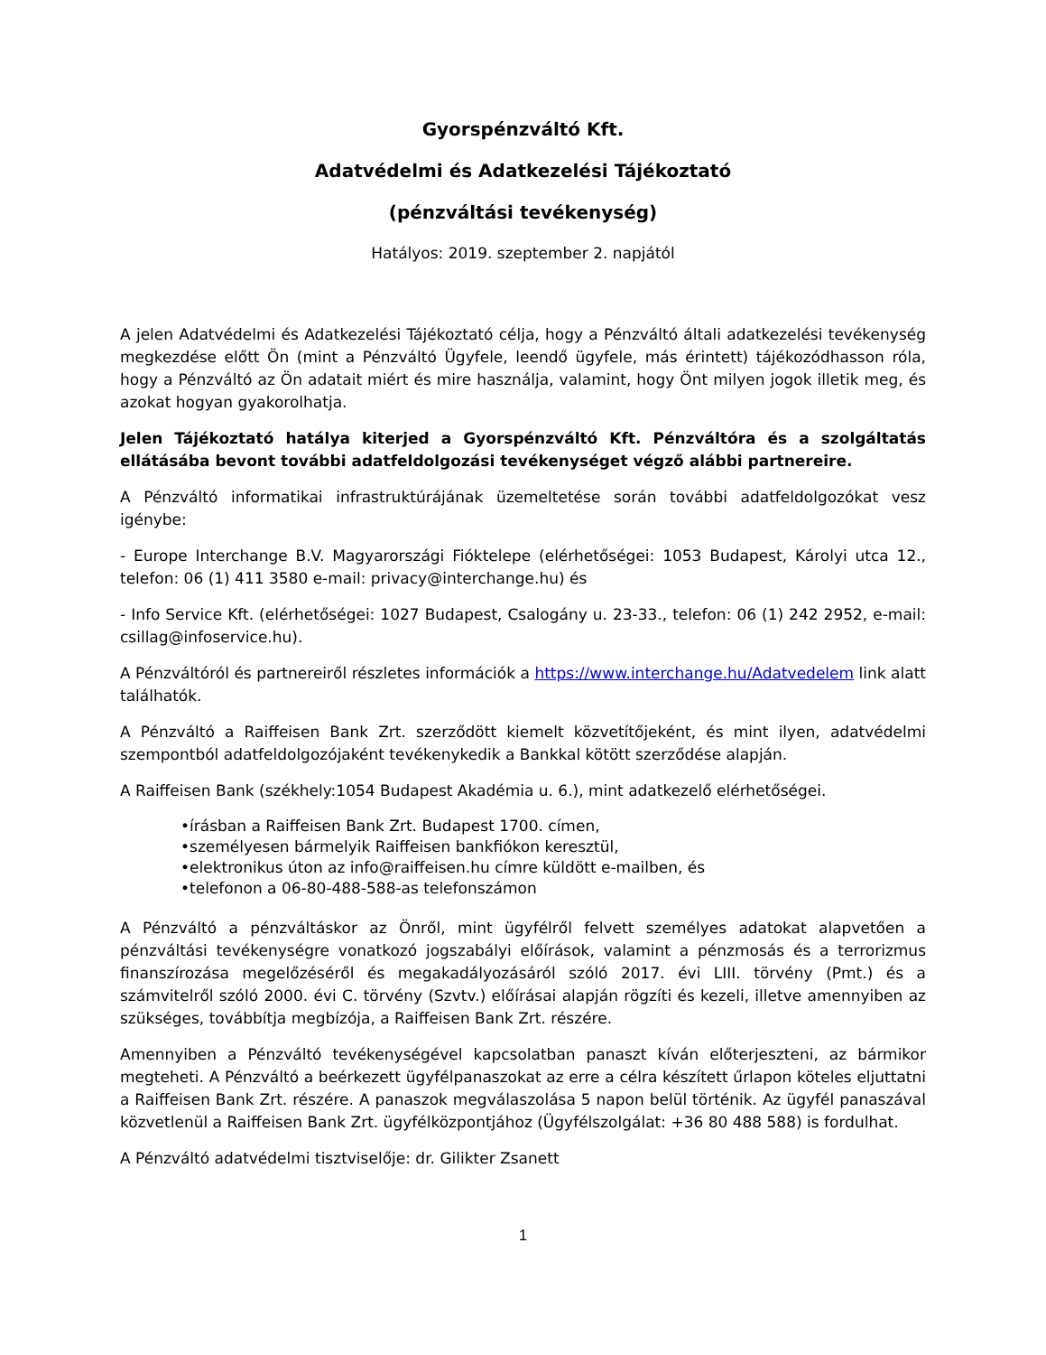Gyorspénzváltó Kft.
Adatvédelmi és Adatkezelési Tájékoztató
(pénzváltási tevékenység)
Hatályos: 2019. szeptember 2. napjától
A jelen Adatvédelmi és Adatkezelési Tájékoztató célja, hogy a Pénzváltó általi adatkezelési tevékenység megkezdése előtt Ön (mint a Pénzváltó Ügyfele, leendő ügyfele, más érintett) tájékozódhasson róla, hogy a Pénzváltó az Ön adatait miért és mire használja, valamint, hogy Önt milyen jogok illetik meg, és azokat hogyan gyakorolhatja.
Jelen Tájékoztató hatálya kiterjed a Gyorspénzváltó Kft. Pénzváltóra és a szolgáltatás ellátásába bevont további adatfeldolgozási tevékenységet végző alábbi partnereire.
A Pénzváltó informatikai infrastruktúrájának üzemeltetése során további adatfeldolgozókat vesz igénybe:
- Europe Interchange B.V. Magyarországi Fióktelepe (elérhetőségei: 1053 Budapest, Károlyi utca 12., telefon: 06 (1) 411 3580 e-mail: privacy@interchange.hu) és
- Info Service Kft. (elérhetőségei: 1027 Budapest, Csalogány u. 23-33., telefon: 06 (1) 242 2952, e-mail: csillag@infoservice.hu).
A Pénzváltóról és partnereiről részletes információk a https://www.interchange.hu/Adatvedelem link alatt találhatók.
A Pénzváltó a Raiffeisen Bank Zrt. szerződött kiemelt közvetítőjeként, és mint ilyen, adatvédelmi szempontból adatfeldolgozójaként tevékenykedik a Bankkal kötött szerződése alapján.
A Raiffeisen Bank (székhely:1054 Budapest Akadémia u. 6.), mint adatkezelő elérhetőségei.
•írásban a Raiffeisen Bank Zrt. Budapest 1700. címen,
•személyesen bármelyik Raiffeisen bankfiókon keresztül,
•elektronikus úton az info@raiffeisen.hu címre küldött e-mailben, és
•telefonon a 06-80-488-588-as telefonszámon
A Pénzváltó a pénzváltáskor az Önről, mint ügyfélről felvett személyes adatokat alapvetően a pénzváltási tevékenységre vonatkozó jogszabályi előírások, valamint a pénzmosás és a terrorizmus finanszírozása megelőzéséről és megakadályozásáról szóló 2017. évi LIII. törvény (Pmt.) és a számvitelről szóló 2000. évi C. törvény (Szvtv.) előírásai alapján rögzíti és kezeli, illetve amennyiben az szükséges, továbbítja megbízója, a Raiffeisen Bank Zrt. részére.
Amennyiben a Pénzváltó tevékenységével kapcsolatban panaszt kíván előterjeszteni, az bármikor megteheti. A Pénzváltó a beérkezett ügyfélpanaszokat az erre a célra készített űrlapon köteles eljuttatni a Raiffeisen Bank Zrt. részére. A panaszok megválaszolása 5 napon belül történik. Az ügyfél panaszával közvetlenül a Raiffeisen Bank Zrt. ügyfélközpontjához (Ügyfélszolgálat: +36 80 488 588) is fordulhat.
A Pénzváltó adatvédelmi tisztviselője: dr. Gilikter Zsanett
1